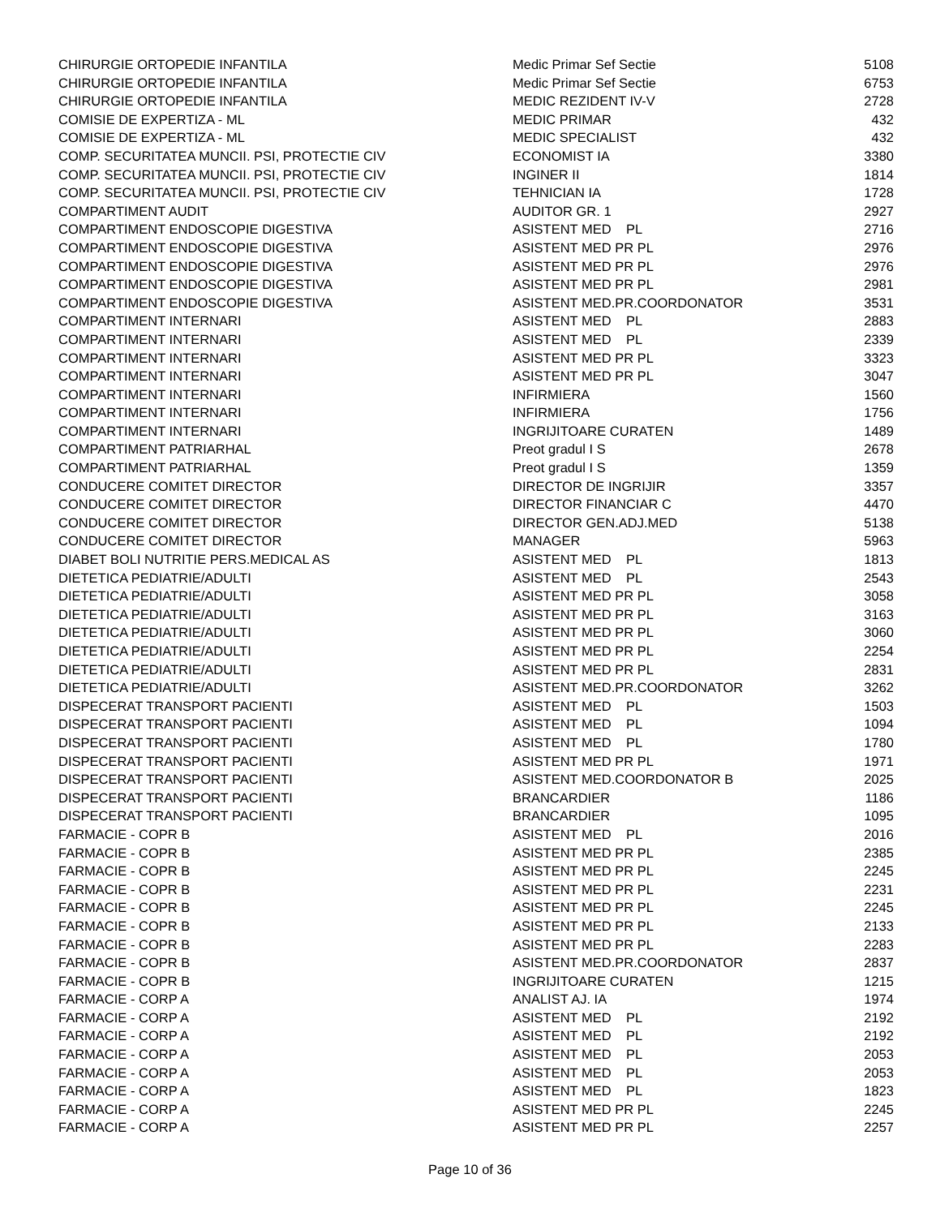| CHIRURGIE ORTOPEDIE INFANTILA | Medic Primar Sef Sectie | 5108 |
| CHIRURGIE ORTOPEDIE INFANTILA | Medic Primar Sef Sectie | 6753 |
| CHIRURGIE ORTOPEDIE INFANTILA | MEDIC REZIDENT IV-V | 2728 |
| COMISIE DE EXPERTIZA - ML | MEDIC PRIMAR | 432 |
| COMISIE DE EXPERTIZA - ML | MEDIC SPECIALIST | 432 |
| COMP. SECURITATEA MUNCII. PSI, PROTECTIE CIV | ECONOMIST IA | 3380 |
| COMP. SECURITATEA MUNCII. PSI, PROTECTIE CIV | INGINER II | 1814 |
| COMP. SECURITATEA MUNCII. PSI, PROTECTIE CIV | TEHNICIAN IA | 1728 |
| COMPARTIMENT AUDIT | AUDITOR GR. 1 | 2927 |
| COMPARTIMENT ENDOSCOPIE DIGESTIVA | ASISTENT MED PL | 2716 |
| COMPARTIMENT ENDOSCOPIE DIGESTIVA | ASISTENT MED PR PL | 2976 |
| COMPARTIMENT ENDOSCOPIE DIGESTIVA | ASISTENT MED PR PL | 2976 |
| COMPARTIMENT ENDOSCOPIE DIGESTIVA | ASISTENT MED PR PL | 2981 |
| COMPARTIMENT ENDOSCOPIE DIGESTIVA | ASISTENT MED.PR.COORDONATOR | 3531 |
| COMPARTIMENT INTERNARI | ASISTENT MED PL | 2883 |
| COMPARTIMENT INTERNARI | ASISTENT MED PL | 2339 |
| COMPARTIMENT INTERNARI | ASISTENT MED PR PL | 3323 |
| COMPARTIMENT INTERNARI | ASISTENT MED PR PL | 3047 |
| COMPARTIMENT INTERNARI | INFIRMIERA | 1560 |
| COMPARTIMENT INTERNARI | INFIRMIERA | 1756 |
| COMPARTIMENT INTERNARI | INGRIJITOARE CURATEN | 1489 |
| COMPARTIMENT PATRIARHAL | Preot gradul I S | 2678 |
| COMPARTIMENT PATRIARHAL | Preot gradul I S | 1359 |
| CONDUCERE COMITET DIRECTOR | DIRECTOR DE INGRIJIR | 3357 |
| CONDUCERE COMITET DIRECTOR | DIRECTOR FINANCIAR C | 4470 |
| CONDUCERE COMITET DIRECTOR | DIRECTOR GEN.ADJ.MED | 5138 |
| CONDUCERE COMITET DIRECTOR | MANAGER | 5963 |
| DIABET BOLI NUTRITIE PERS.MEDICAL AS | ASISTENT MED PL | 1813 |
| DIETETICA PEDIATRIE/ADULTI | ASISTENT MED PL | 2543 |
| DIETETICA PEDIATRIE/ADULTI | ASISTENT MED PR PL | 3058 |
| DIETETICA PEDIATRIE/ADULTI | ASISTENT MED PR PL | 3163 |
| DIETETICA PEDIATRIE/ADULTI | ASISTENT MED PR PL | 3060 |
| DIETETICA PEDIATRIE/ADULTI | ASISTENT MED PR PL | 2254 |
| DIETETICA PEDIATRIE/ADULTI | ASISTENT MED PR PL | 2831 |
| DIETETICA PEDIATRIE/ADULTI | ASISTENT MED.PR.COORDONATOR | 3262 |
| DISPECERAT TRANSPORT PACIENTI | ASISTENT MED PL | 1503 |
| DISPECERAT TRANSPORT PACIENTI | ASISTENT MED PL | 1094 |
| DISPECERAT TRANSPORT PACIENTI | ASISTENT MED PL | 1780 |
| DISPECERAT TRANSPORT PACIENTI | ASISTENT MED PR PL | 1971 |
| DISPECERAT TRANSPORT PACIENTI | ASISTENT MED.COORDONATOR B | 2025 |
| DISPECERAT TRANSPORT PACIENTI | BRANCARDIER | 1186 |
| DISPECERAT TRANSPORT PACIENTI | BRANCARDIER | 1095 |
| FARMACIE - COPR B | ASISTENT MED PL | 2016 |
| FARMACIE - COPR B | ASISTENT MED PR PL | 2385 |
| FARMACIE - COPR B | ASISTENT MED PR PL | 2245 |
| FARMACIE - COPR B | ASISTENT MED PR PL | 2231 |
| FARMACIE - COPR B | ASISTENT MED PR PL | 2245 |
| FARMACIE - COPR B | ASISTENT MED PR PL | 2133 |
| FARMACIE - COPR B | ASISTENT MED PR PL | 2283 |
| FARMACIE - COPR B | ASISTENT MED.PR.COORDONATOR | 2837 |
| FARMACIE - COPR B | INGRIJITOARE CURATEN | 1215 |
| FARMACIE - CORP A | ANALIST AJ. IA | 1974 |
| FARMACIE - CORP A | ASISTENT MED PL | 2192 |
| FARMACIE - CORP A | ASISTENT MED PL | 2192 |
| FARMACIE - CORP A | ASISTENT MED PL | 2053 |
| FARMACIE - CORP A | ASISTENT MED PL | 2053 |
| FARMACIE - CORP A | ASISTENT MED PL | 1823 |
| FARMACIE - CORP A | ASISTENT MED PR PL | 2245 |
| FARMACIE - CORP A | ASISTENT MED PR PL | 2257 |
Page 10 of 36